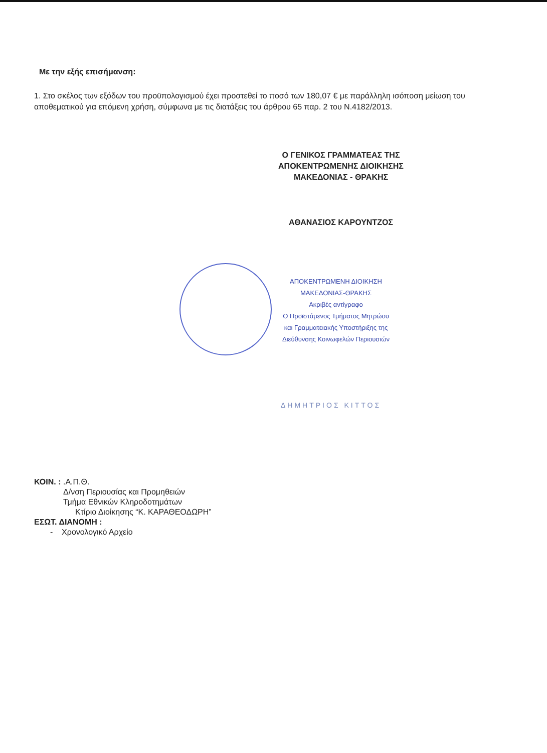Με την εξής επισήμανση:
1. Στο σκέλος των εξόδων του προϋπολογισμού έχει προστεθεί το ποσό των 180,07 € με παράλληλη ισόποση μείωση του αποθεματικού για επόμενη χρήση, σύμφωνα με τις διατάξεις του άρθρου 65 παρ. 2 του Ν.4182/2013.
Ο ΓΕΝΙΚΟΣ ΓΡΑΜΜΑΤΕΑΣ ΤΗΣ
ΑΠΟΚΕΝΤΡΩΜΕΝΗΣ ΔΙΟΙΚΗΣΗΣ
ΜΑΚΕΔΟΝΙΑΣ - ΘΡΑΚΗΣ
ΑΘΑΝΑΣΙΟΣ ΚΑΡΟΥΝΤΖΟΣ
ΑΠΟΚΕΝΤΡΩΜΕΝΗ ΔΙΟΙΚΗΣΗ
ΜΑΚΕΔΟΝΙΑΣ-ΘΡΑΚΗΣ
Ακριβές αντίγραφο
Ο Προϊστάμενος Τμήματος Μητρώου
και Γραμματειακής Υποστήριξης της
Διεύθυνσης Κοινωφελών Περιουσιών
ΔΗΜΗΤΡΙΟΣ ΚΙΤΤΟΣ
ΚΟΙΝ. : .Α.Π.Θ.
Δ/νση Περιουσίας και Προμηθειών
Τμήμα Εθνικών Κληροδοτημάτων
Κτίριο Διοίκησης “Κ. ΚΑΡΑΘΕΟΔΩΡΗ”
ΕΣΩΤ. ΔΙΑΝΟΜΗ :
- Χρονολογικό Αρχείο